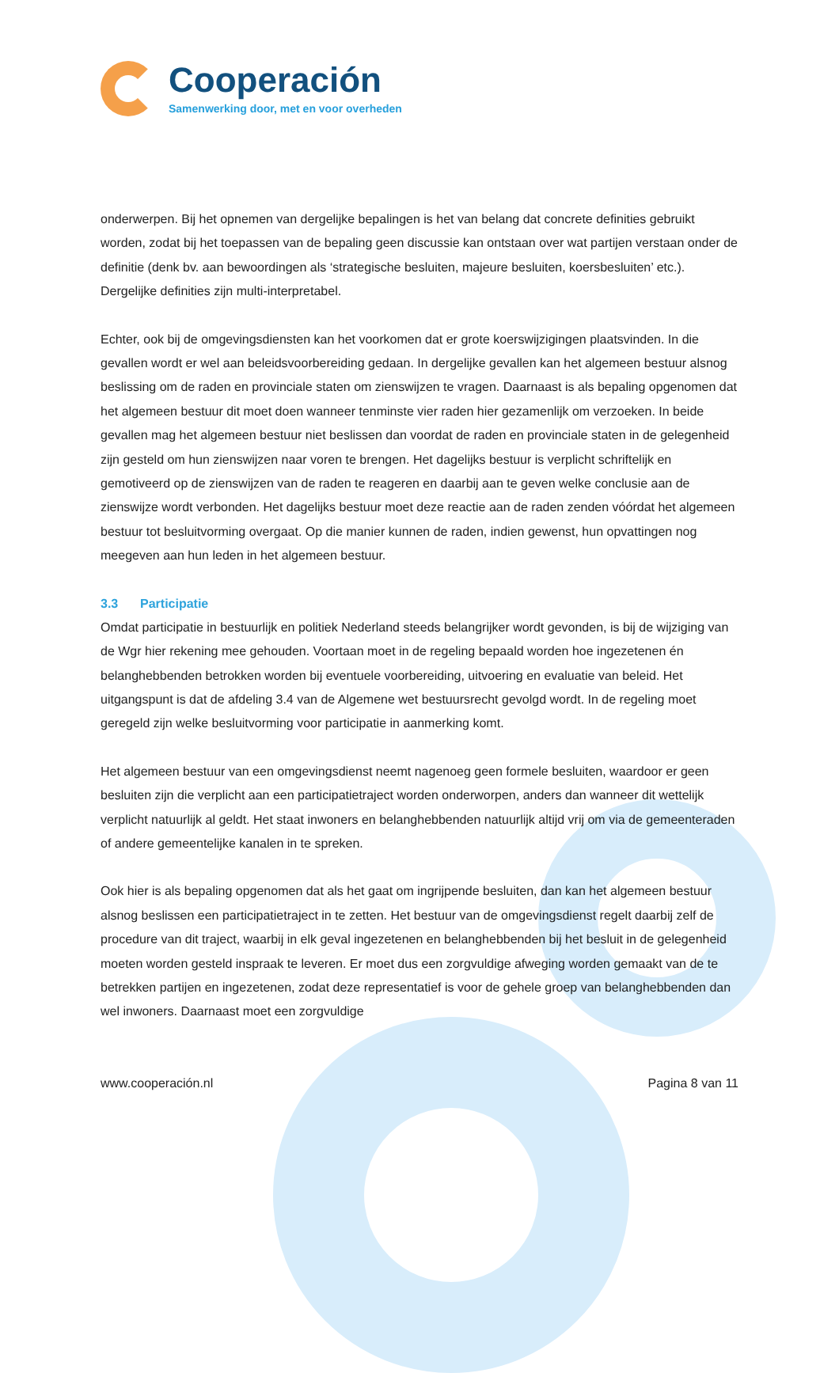Cooperación
Samenwerking door, met en voor overheden
onderwerpen. Bij het opnemen van dergelijke bepalingen is het van belang dat concrete definities gebruikt worden, zodat bij het toepassen van de bepaling geen discussie kan ontstaan over wat partijen verstaan onder de definitie (denk bv. aan bewoordingen als ‘strategische besluiten, majeure besluiten, koersbesluiten’ etc.). Dergelijke definities zijn multi-interpretabel.
Echter, ook bij de omgevingsdiensten kan het voorkomen dat er grote koerswijzigingen plaatsvinden. In die gevallen wordt er wel aan beleidsvoorbereiding gedaan. In dergelijke gevallen kan het algemeen bestuur alsnog beslissing om de raden en provinciale staten om zienswijzen te vragen. Daarnaast is als bepaling opgenomen dat het algemeen bestuur dit moet doen wanneer tenminste vier raden hier gezamenlijk om verzoeken. In beide gevallen mag het algemeen bestuur niet beslissen dan voordat de raden en provinciale staten in de gelegenheid zijn gesteld om hun zienswijzen naar voren te brengen. Het dagelijks bestuur is verplicht schriftelijk en gemotiveerd op de zienswijzen van de raden te reageren en daarbij aan te geven welke conclusie aan de zienswijze wordt verbonden. Het dagelijks bestuur moet deze reactie aan de raden zenden vóórdat het algemeen bestuur tot besluitvorming overgaat. Op die manier kunnen de raden, indien gewenst, hun opvattingen nog meegeven aan hun leden in het algemeen bestuur.
3.3 Participatie
Omdat participatie in bestuurlijk en politiek Nederland steeds belangrijker wordt gevonden, is bij de wijziging van de Wgr hier rekening mee gehouden. Voortaan moet in de regeling bepaald worden hoe ingezetenen én belanghebbenden betrokken worden bij eventuele voorbereiding, uitvoering en evaluatie van beleid. Het uitgangspunt is dat de afdeling 3.4 van de Algemene wet bestuursrecht gevolgd wordt. In de regeling moet geregeld zijn welke besluitvorming voor participatie in aanmerking komt.
Het algemeen bestuur van een omgevingsdienst neemt nagenoeg geen formele besluiten, waardoor er geen besluiten zijn die verplicht aan een participatietraject worden onderworpen, anders dan wanneer dit wettelijk verplicht natuurlijk al geldt. Het staat inwoners en belanghebbenden natuurlijk altijd vrij om via de gemeenteraden of andere gemeentelijke kanalen in te spreken.
Ook hier is als bepaling opgenomen dat als het gaat om ingrijpende besluiten, dan kan het algemeen bestuur alsnog beslissen een participatietraject in te zetten. Het bestuur van de omgevingsdienst regelt daarbij zelf de procedure van dit traject, waarbij in elk geval ingezetenen en belanghebbenden bij het besluit in de gelegenheid moeten worden gesteld inspraak te leveren. Er moet dus een zorgvuldige afweging worden gemaakt van de te betrekken partijen en ingezetenen, zodat deze representatief is voor de gehele groep van belanghebbenden dan wel inwoners. Daarnaast moet een zorgvuldige
www.cooperación.nl Pagina 8 van 11